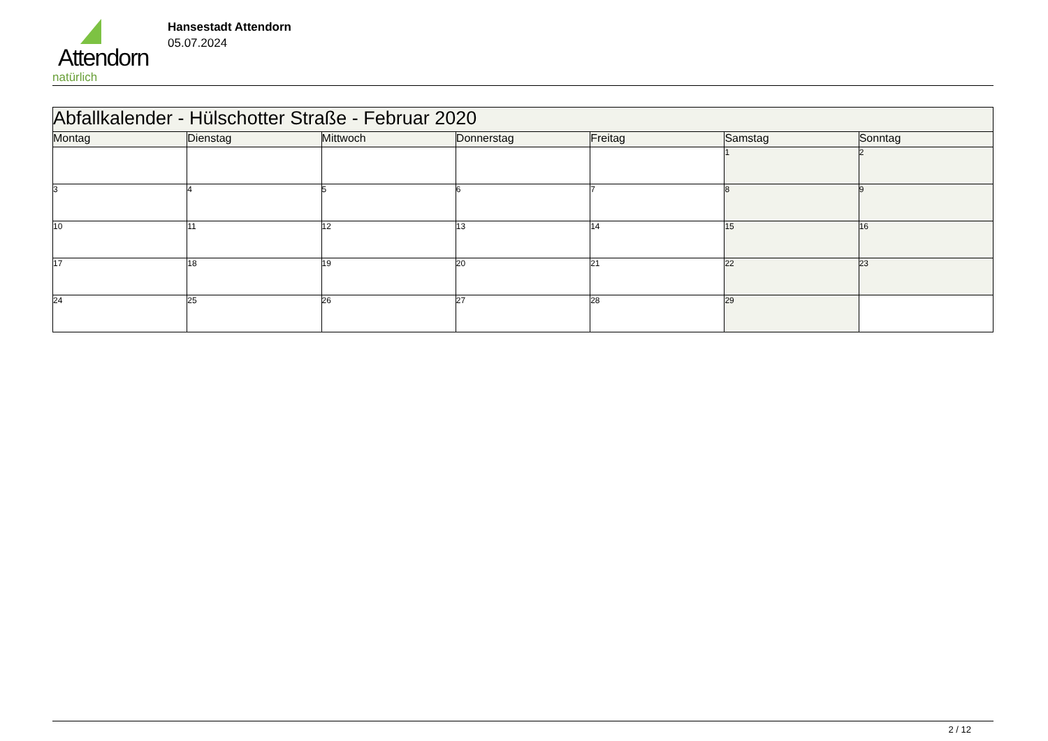Attendorn
natürlich
Hansestadt Attendorn
05.07.2024
| Abfallkalender - Hülschotter Straße - Februar 2020 | | | | | | |
| Montag | Dienstag | Mittwoch | Donnerstag | Freitag | Samstag | Sonntag |
| | | | | | 1 | 2 |
| 3 | 4 | 5 | 6 | 7 | 8 | 9 |
| 10 | 11 | 12 | 13 | 14 | 15 | 16 |
| 17 | 18 | 19 | 20 | 21 | 22 | 23 |
| 24 | 25 | 26 | 27 | 28 | 29 | |
2 / 12